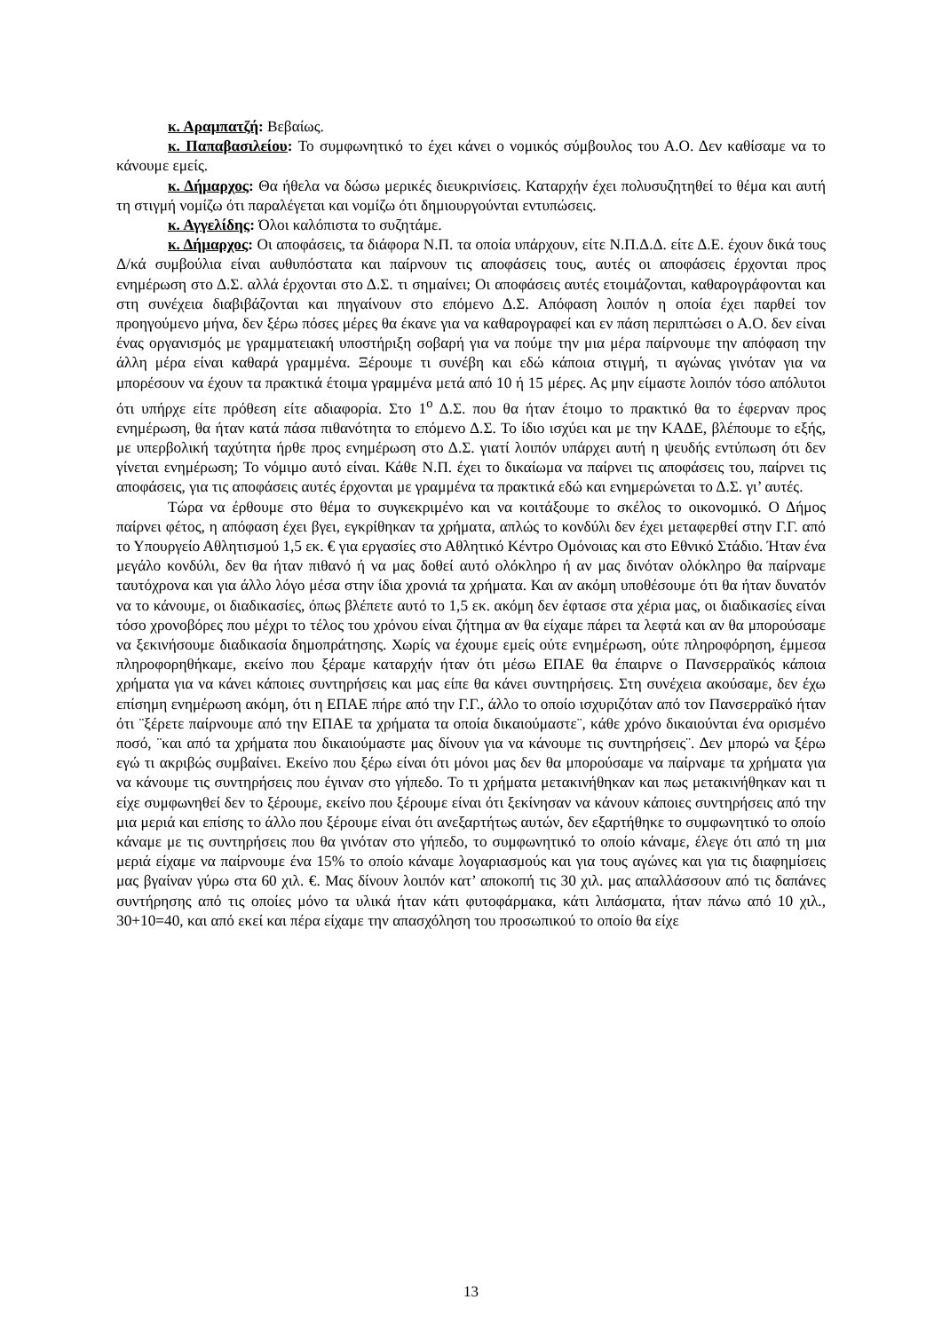κ. Αραμπατζή: Βεβαίως.
κ. Παπαβασιλείου: Το συμφωνητικό το έχει κάνει ο νομικός σύμβουλος του Α.Ο. Δεν καθίσαμε να το κάνουμε εμείς.
κ. Δήμαρχος: Θα ήθελα να δώσω μερικές διευκρινίσεις. Καταρχήν έχει πολυσυζητηθεί το θέμα και αυτή τη στιγμή νομίζω ότι παραλέγεται και νομίζω ότι δημιουργούνται εντυπώσεις.
κ. Αγγελίδης: Όλοι καλόπιστα το συζητάμε.
κ. Δήμαρχος: Οι αποφάσεις, τα διάφορα Ν.Π. τα οποία υπάρχουν, είτε Ν.Π.Δ.Δ. είτε Δ.Ε. έχουν δικά τους Δ/κά συμβούλια είναι αυθυπόστατα και παίρνουν τις αποφάσεις τους, αυτές οι αποφάσεις έρχονται προς ενημέρωση στο Δ.Σ. αλλά έρχονται στο Δ.Σ. τι σημαίνει; Οι αποφάσεις αυτές ετοιμάζονται, καθαρογράφονται και στη συνέχεια διαβιβάζονται και πηγαίνουν στο επόμενο Δ.Σ. Απόφαση λοιπόν η οποία έχει παρθεί τον προηγούμενο μήνα, δεν ξέρω πόσες μέρες θα έκανε για να καθαρογραφεί και εν πάση περιπτώσει ο Α.Ο. δεν είναι ένας οργανισμός με γραμματειακή υποστήριξη σοβαρή για να πούμε την μια μέρα παίρνουμε την απόφαση την άλλη μέρα είναι καθαρά γραμμένα. Ξέρουμε τι συνέβη και εδώ κάποια στιγμή, τι αγώνας γινόταν για να μπορέσουν να έχουν τα πρακτικά έτοιμα γραμμένα μετά από 10 ή 15 μέρες. Ας μην είμαστε λοιπόν τόσο απόλυτοι ότι υπήρχε είτε πρόθεση είτε αδιαφορία. Στο 1<sup>ο</sup> Δ.Σ. που θα ήταν έτοιμο το πρακτικό θα το έφερναν προς ενημέρωση, θα ήταν κατά πάσα πιθανότητα το επόμενο Δ.Σ. Το ίδιο ισχύει και με την ΚΑΔΕ, βλέπουμε το εξής, με υπερβολική ταχύτητα ήρθε προς ενημέρωση στο Δ.Σ. γιατί λοιπόν υπάρχει αυτή η ψευδής εντύπωση ότι δεν γίνεται ενημέρωση; Το νόμιμο αυτό είναι. Κάθε Ν.Π. έχει το δικαίωμα να παίρνει τις αποφάσεις του, παίρνει τις αποφάσεις, για τις αποφάσεις αυτές έρχονται με γραμμένα τα πρακτικά εδώ και ενημερώνεται το Δ.Σ. γι’ αυτές.
Τώρα να έρθουμε στο θέμα το συγκεκριμένο και να κοιτάξουμε το σκέλος το οικονομικό. Ο Δήμος παίρνει φέτος, η απόφαση έχει βγει, εγκρίθηκαν τα χρήματα, απλώς το κονδύλι δεν έχει μεταφερθεί στην Γ.Γ. από το Υπουργείο Αθλητισμού 1,5 εκ. € για εργασίες στο Αθλητικό Κέντρο Ομόνοιας και στο Εθνικό Στάδιο. Ήταν ένα μεγάλο κονδύλι, δεν θα ήταν πιθανό ή να μας δοθεί αυτό ολόκληρο ή αν μας δινόταν ολόκληρο θα παίρναμε ταυτόχρονα και για άλλο λόγο μέσα στην ίδια χρονιά τα χρήματα. Και αν ακόμη υποθέσουμε ότι θα ήταν δυνατόν να το κάνουμε, οι διαδικασίες, όπως βλέπετε αυτό το 1,5 εκ. ακόμη δεν έφτασε στα χέρια μας, οι διαδικασίες είναι τόσο χρονοβόρες που μέχρι το τέλος του χρόνου είναι ζήτημα αν θα είχαμε πάρει τα λεφτά και αν θα μπορούσαμε να ξεκινήσουμε διαδικασία δημοπράτησης. Χωρίς να έχουμε εμείς ούτε ενημέρωση, ούτε πληροφόρηση, έμμεσα πληροφορηθήκαμε, εκείνο που ξέραμε καταρχήν ήταν ότι μέσω ΕΠΑΕ θα έπαιρνε ο Πανσερραϊκός κάποια χρήματα για να κάνει κάποιες συντηρήσεις και μας είπε θα κάνει συντηρήσεις. Στη συνέχεια ακούσαμε, δεν έχω επίσημη ενημέρωση ακόμη, ότι η ΕΠΑΕ πήρε από την Γ.Γ., άλλο το οποίο ισχυριζόταν από τον Πανσερραϊκό ήταν ότι ¨ξέρετε παίρνουμε από την ΕΠΑΕ τα χρήματα τα οποία δικαιούμαστε¨, κάθε χρόνο δικαιούνται ένα ορισμένο ποσό, ¨και από τα χρήματα που δικαιούμαστε μας δίνουν για να κάνουμε τις συντηρήσεις¨. Δεν μπορώ να ξέρω εγώ τι ακριβώς συμβαίνει. Εκείνο που ξέρω είναι ότι μόνοι μας δεν θα μπορούσαμε να παίρναμε τα χρήματα για να κάνουμε τις συντηρήσεις που έγιναν στο γήπεδο. Το τι χρήματα μετακινήθηκαν και πως μετακινήθηκαν και τι είχε συμφωνηθεί δεν το ξέρουμε, εκείνο που ξέρουμε είναι ότι ξεκίνησαν να κάνουν κάποιες συντηρήσεις από την μια μεριά και επίσης το άλλο που ξέρουμε είναι ότι ανεξαρτήτως αυτών, δεν εξαρτήθηκε το συμφωνητικό το οποίο κάναμε με τις συντηρήσεις που θα γινόταν στο γήπεδο, το συμφωνητικό το οποίο κάναμε, έλεγε ότι από τη μια μεριά είχαμε να παίρνουμε ένα 15% το οποίο κάναμε λογαριασμούς και για τους αγώνες και για τις διαφημίσεις μας βγαίναν γύρω στα 60 χιλ. €. Μας δίνουν λοιπόν κατ’ αποκοπή τις 30 χιλ. μας απαλλάσσουν από τις δαπάνες συντήρησης από τις οποίες μόνο τα υλικά ήταν κάτι φυτοφάρμακα, κάτι λιπάσματα, ήταν πάνω από 10 χιλ., 30+10=40, και από εκεί και πέρα είχαμε την απασχόληση του προσωπικού το οποίο θα είχε
13